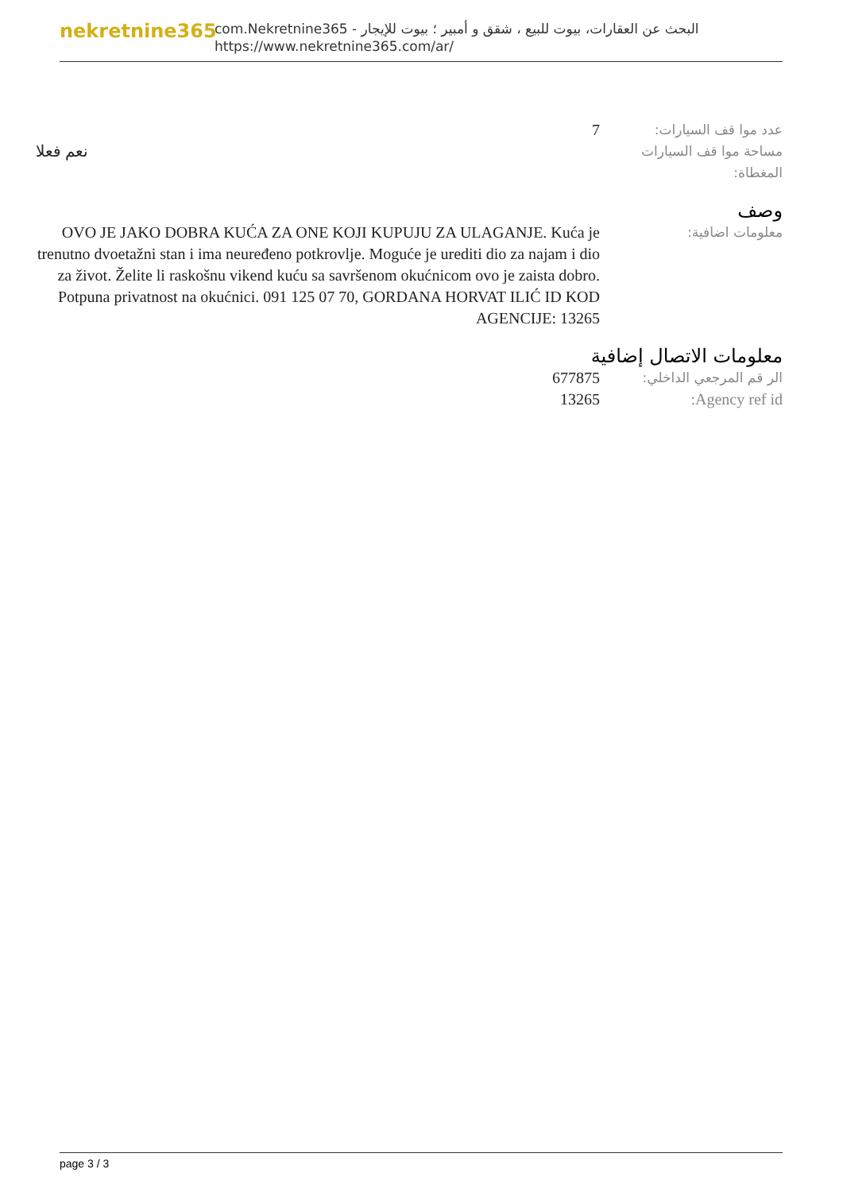nekretnine365
البحث عن العقارات، بيوت للبيع ، شقق و أمبير ؛ بيوت للإيجار - com.Nekretnine365
https://www.nekretnine365.com/ar/
عدد موا قف السيارات:
7
مساحة موا قف السيارات المغطاة:
نعم فعلا
وصف
معلومات اضافية:
OVO JE JAKO DOBRA KUĆA ZA ONE KOJI KUPUJU ZA ULAGANJE. Kuća je trenutno dvoetažni stan i ima neuređeno potkrovlje. Moguće je urediti dio za najam i dio za život. Želite li raskošnu vikend kuću sa savršenom okućnicom ovo je zaista dobro. Potpuna privatnost na okućnici. 091 125 07 70, GORDANA HORVAT ILIĆ ID KOD AGENCIJE: 13265
معلومات الاتصال إضافية
الر قم المرجعي الداخلي:
677875
Agency ref id: 13265
page 3 / 3